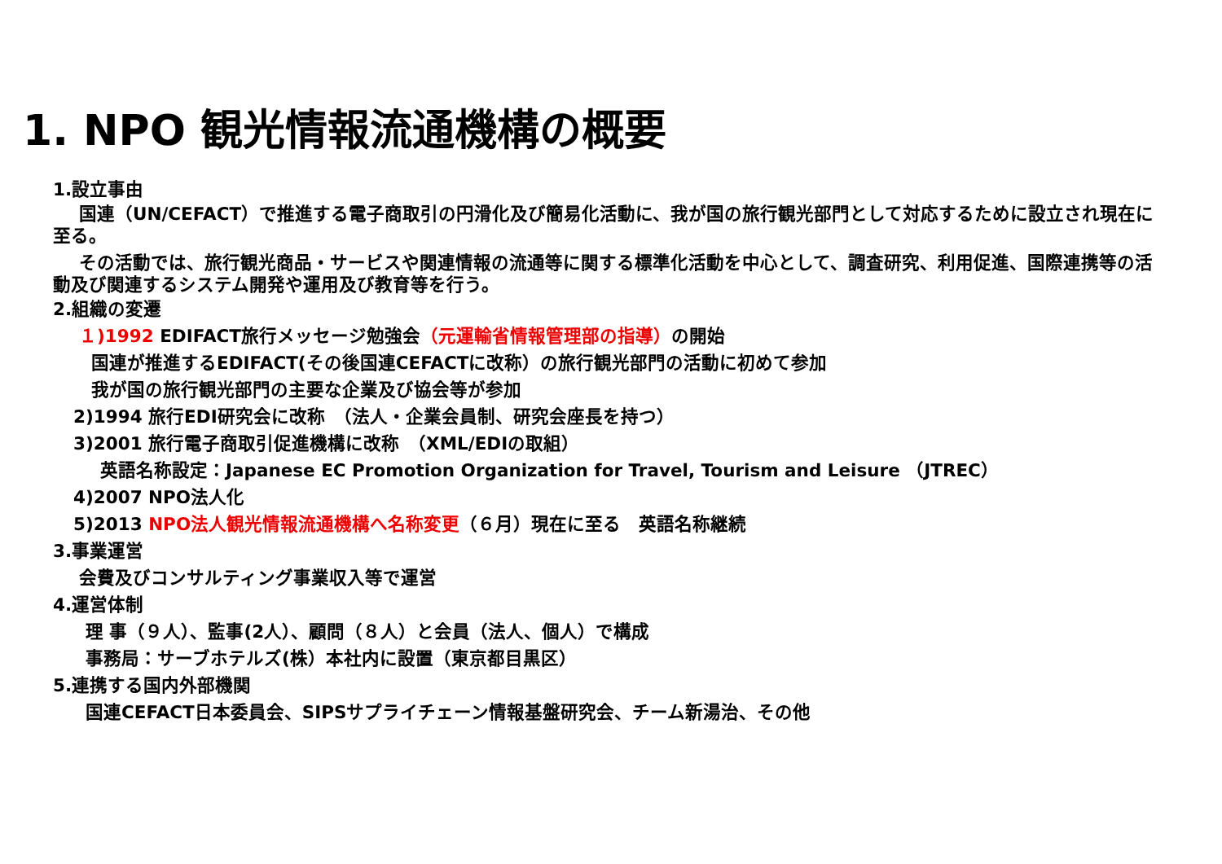1. NPO 観光情報流通機構の概要
1.設立事由
国連（UN/CEFACT）で推進する電子商取引の円滑化及び簡易化活動に、我が国の旅行観光部門として対応するために設立され現在に至る。
その活動では、旅行観光商品・サービスや関連情報の流通等に関する標準化活動を中心として、調査研究、利用促進、国際連携等の活動及び関連するシステム開発や運用及び教育等を行う。
2.組織の変遷
１)1992 EDIFACT旅行メッセージ勉強会（元運輸省情報管理部の指導）の開始
国連が推進するEDIFACT(その後国連CEFACTに改称）の旅行観光部門の活動に初めて参加
我が国の旅行観光部門の主要な企業及び協会等が参加
2)1994 旅行EDI研究会に改称　（法人・企業会員制、研究会座長を持つ）
3)2001 旅行電子商取引促進機構に改称　（XML/EDIの取組）
英語名称設定：Japanese EC Promotion Organization for Travel, Tourism and Leisure （JTREC）
4)2007 NPO法人化
5)2013 NPO法人観光情報流通機構へ名称変更（６月）現在に至る　英語名称継続
3.事業運営
会費及びコンサルティング事業収入等で運営
4.運営体制
理 事（９人）、監事(2人）、顧問（８人）と会員（法人、個人）で構成
事務局：サーブホテルズ(株）本社内に設置（東京都目黒区）
5.連携する国内外部機関
国連CEFACT日本委員会、SIPSサプライチェーン情報基盤研究会、チーム新湯治、その他